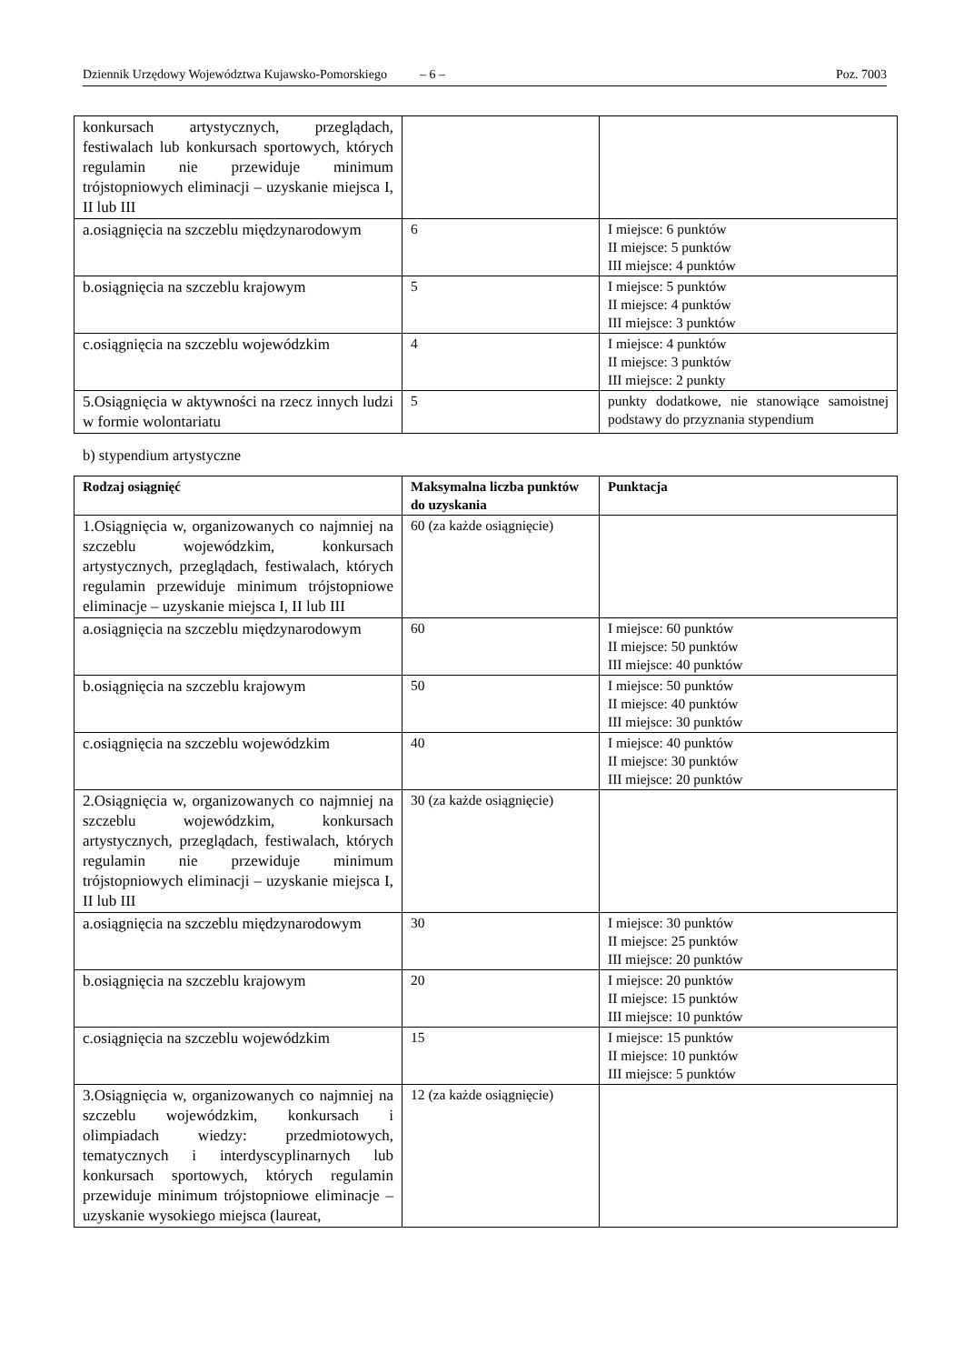Dziennik Urzędowy Województwa Kujawsko-Pomorskiego – 6 – Poz. 7003
| konkursach artystycznych, przeglądach, festiwalach lub konkursach sportowych, których regulamin nie przewiduje minimum trójstopniowych eliminacji – uzyskanie miejsca I, II lub III | | |
| a.osiągnięcia na szczeblu międzynarodowym | 6 | I miejsce: 6 punktów II miejsce: 5 punktów III miejsce: 4 punktów |
| b.osiągnięcia na szczeblu krajowym | 5 | I miejsce: 5 punktów II miejsce: 4 punktów III miejsce: 3 punktów |
| c.osiągnięcia na szczeblu wojewódzkim | 4 | I miejsce: 4 punktów II miejsce: 3 punktów III miejsce: 2 punkty |
| 5.Osiągnięcia w aktywności na rzecz innych ludzi w formie wolontariatu | 5 | punkty dodatkowe, nie stanowiące samoistnej podstawy do przyznania stypendium |
b) stypendium artystyczne
| Rodzaj osiągnięć | Maksymalna liczba punktów do uzyskania | Punktacja |
| --- | --- | --- |
| 1.Osiągnięcia w, organizowanych co najmniej na szczeblu wojewódzkim, konkursach artystycznych, przeglądach, festiwalach, których regulamin przewiduje minimum trójstopniowe eliminacje – uzyskanie miejsca I, II lub III | 60 (za każde osiągnięcie) | |
| a.osiągnięcia na szczeblu międzynarodowym | 60 | I miejsce: 60 punktów II miejsce: 50 punktów III miejsce: 40 punktów |
| b.osiągnięcia na szczeblu krajowym | 50 | I miejsce: 50 punktów II miejsce: 40 punktów III miejsce: 30 punktów |
| c.osiągnięcia na szczeblu wojewódzkim | 40 | I miejsce: 40 punktów II miejsce: 30 punktów III miejsce: 20 punktów |
| 2.Osiągnięcia w, organizowanych co najmniej na szczeblu wojewódzkim, konkursach artystycznych, przeglądach, festiwalach, których regulamin nie przewiduje minimum trójstopniowych eliminacji – uzyskanie miejsca I, II lub III | 30 (za każde osiągnięcie) | |
| a.osiągnięcia na szczeblu międzynarodowym | 30 | I miejsce: 30 punktów II miejsce: 25 punktów III miejsce: 20 punktów |
| b.osiągnięcia na szczeblu krajowym | 20 | I miejsce: 20 punktów II miejsce: 15 punktów III miejsce: 10 punktów |
| c.osiągnięcia na szczeblu wojewódzkim | 15 | I miejsce: 15 punktów II miejsce: 10 punktów III miejsce: 5 punktów |
| 3.Osiągnięcia w, organizowanych co najmniej na szczeblu wojewódzkim, konkursach i olimpiadach wiedzy: przedmiotowych, tematycznych i interdyscyplinarnych lub konkursach sportowych, których regulamin przewiduje minimum trójstopniowe eliminacje – uzyskanie wysokiego miejsca (laureat, | 12 (za każde osiągnięcie) | |